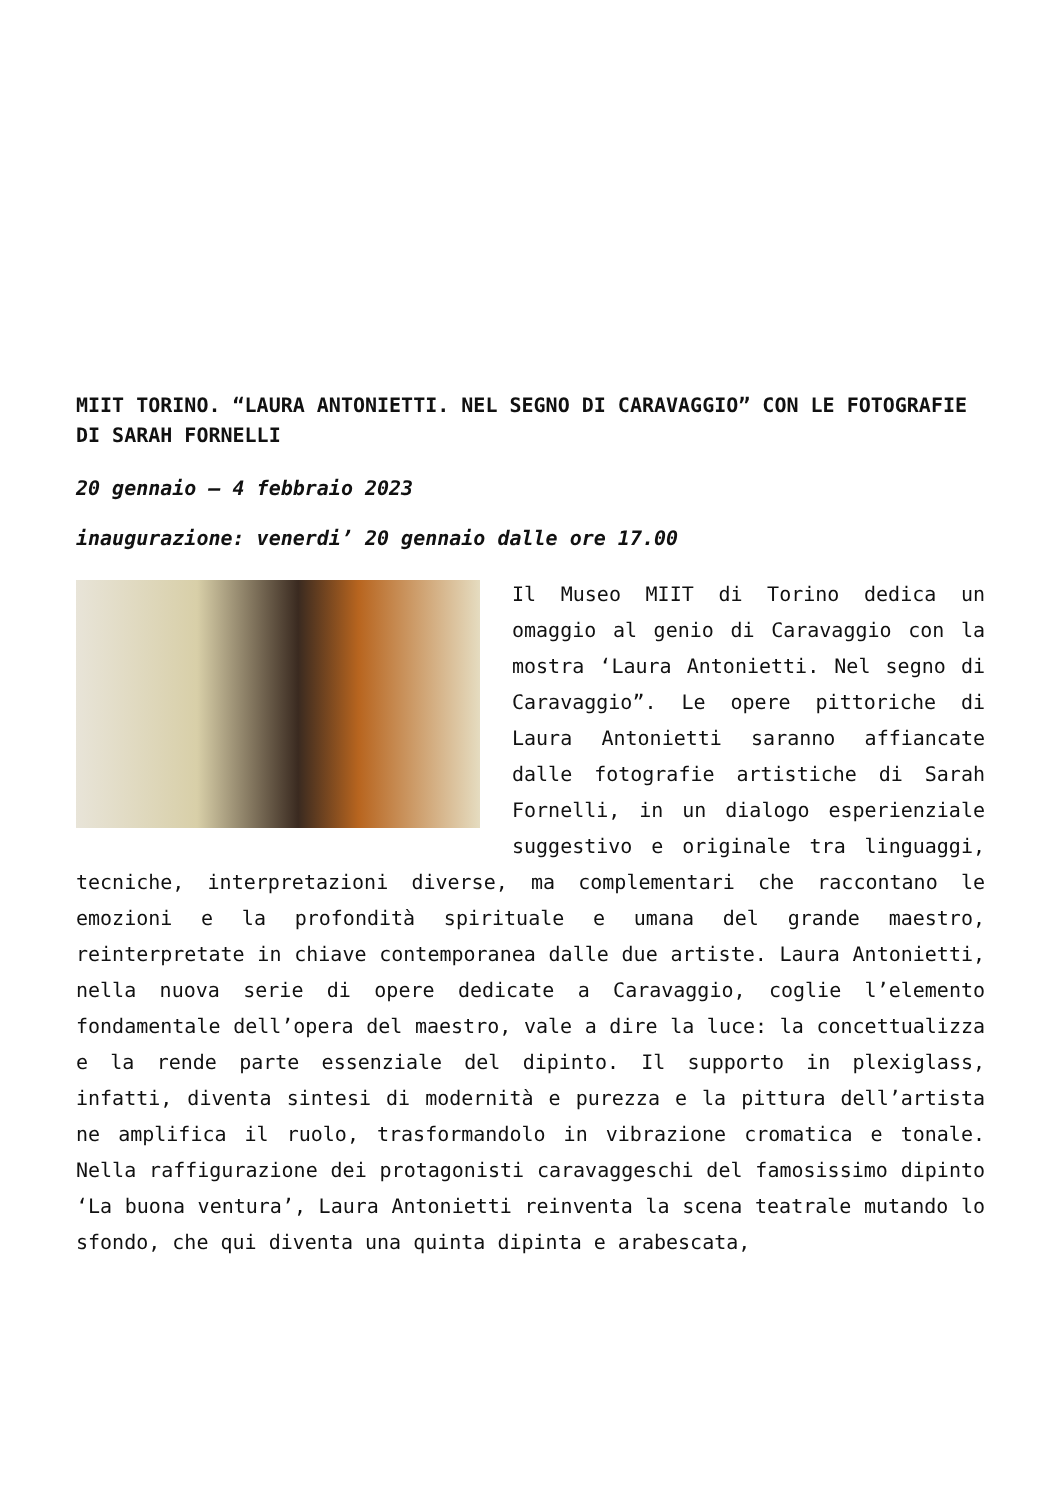MIIT TORINO. “LAURA ANTONIETTI. NEL SEGNO DI CARAVAGGIO” CON LE FOTOGRAFIE DI SARAH FORNELLI
20 gennaio – 4 febbraio 2023
inaugurazione: venerdi’ 20 gennaio dalle ore 17.00
Il Museo MIIT di Torino dedica un omaggio al genio di Caravaggio con la mostra ‘Laura Antonietti. Nel segno di Caravaggio”. Le opere pittoriche di Laura Antonietti saranno affiancate dalle fotografie artistiche di Sarah Fornelli, in un dialogo esperienziale suggestivo e originale tra linguaggi, tecniche, interpretazioni diverse, ma complementari che raccontano le emozioni e la profondità spirituale e umana del grande maestro, reinterpretate in chiave contemporanea dalle due artiste. Laura Antonietti, nella nuova serie di opere dedicate a Caravaggio, coglie l’elemento fondamentale dell’opera del maestro, vale a dire la luce: la concettualizza e la rende parte essenziale del dipinto. Il supporto in plexiglass, infatti, diventa sintesi di modernità e purezza e la pittura dell’artista ne amplifica il ruolo, trasformandolo in vibrazione cromatica e tonale. Nella raffigurazione dei protagonisti caravaggeschi del famosissimo dipinto ‘La buona ventura’, Laura Antonietti reinventa la scena teatrale mutando lo sfondo, che qui diventa una quinta dipinta e arabescata,